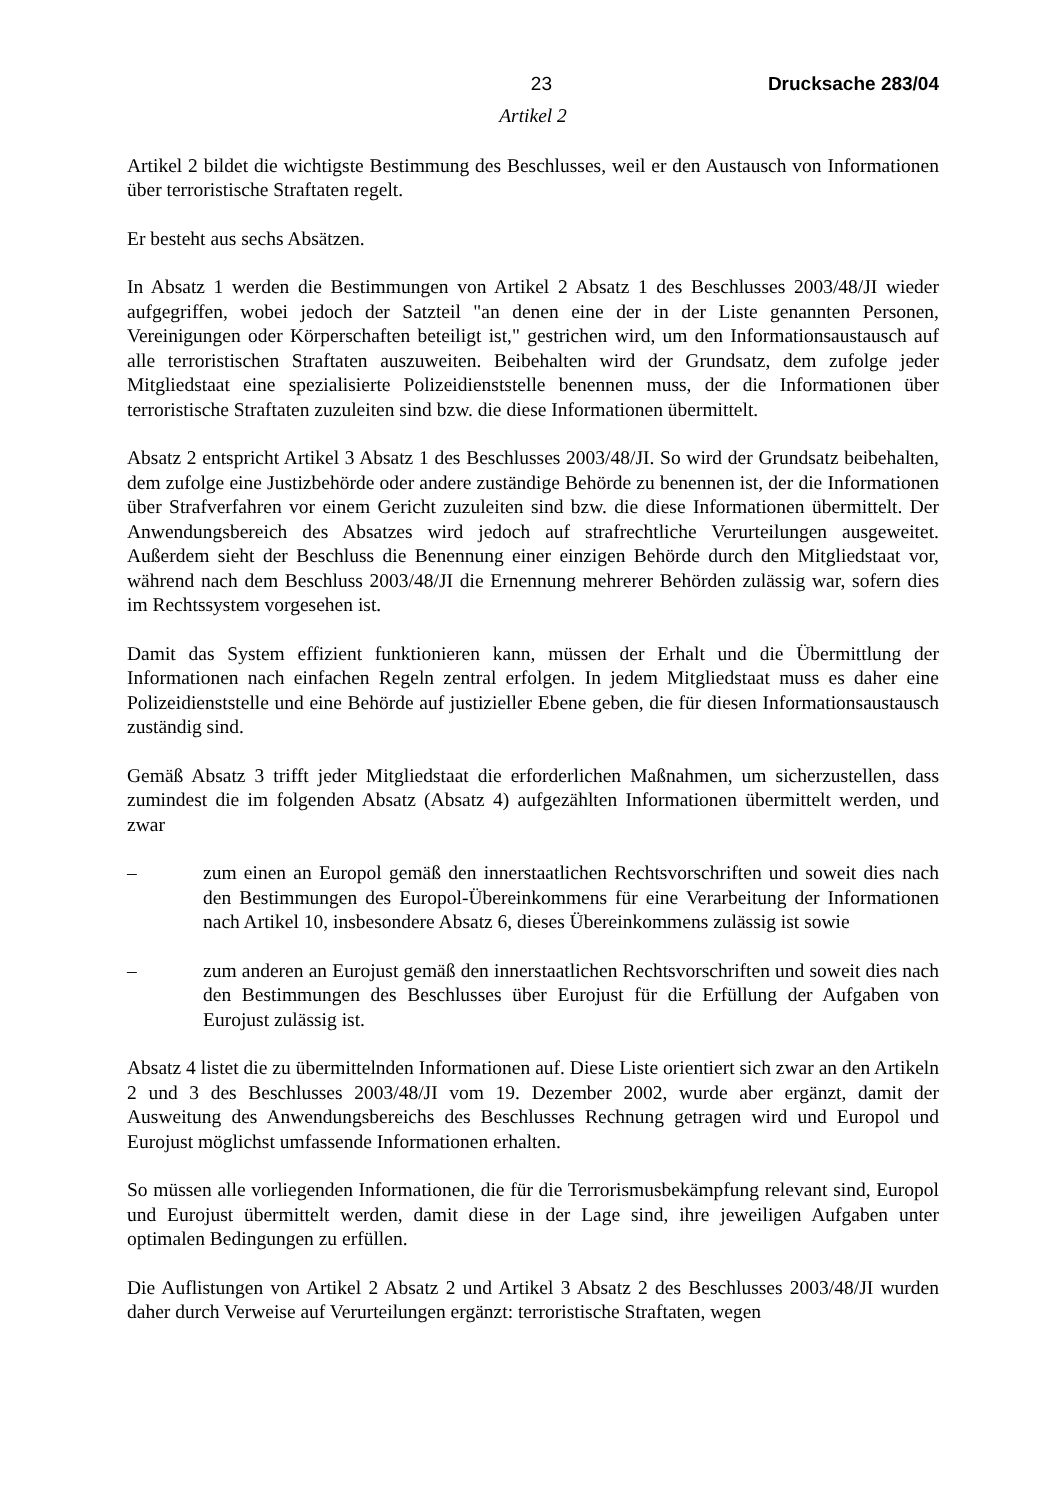23 Drucksache 283/04
Artikel 2
Artikel 2 bildet die wichtigste Bestimmung des Beschlusses, weil er den Austausch von Informationen über terroristische Straftaten regelt.
Er besteht aus sechs Absätzen.
In Absatz 1 werden die Bestimmungen von Artikel 2 Absatz 1 des Beschlusses 2003/48/JI wieder aufgegriffen, wobei jedoch der Satzteil "an denen eine der in der Liste genannten Personen, Vereinigungen oder Körperschaften beteiligt ist," gestrichen wird, um den Informationsaustausch auf alle terroristischen Straftaten auszuweiten. Beibehalten wird der Grundsatz, dem zufolge jeder Mitgliedstaat eine spezialisierte Polizeidienststelle benennen muss, der die Informationen über terroristische Straftaten zuzuleiten sind bzw. die diese Informationen übermittelt.
Absatz 2 entspricht Artikel 3 Absatz 1 des Beschlusses 2003/48/JI. So wird der Grundsatz beibehalten, dem zufolge eine Justizbehörde oder andere zuständige Behörde zu benennen ist, der die Informationen über Strafverfahren vor einem Gericht zuzuleiten sind bzw. die diese Informationen übermittelt. Der Anwendungsbereich des Absatzes wird jedoch auf strafrechtliche Verurteilungen ausgeweitet. Außerdem sieht der Beschluss die Benennung einer einzigen Behörde durch den Mitgliedstaat vor, während nach dem Beschluss 2003/48/JI die Ernennung mehrerer Behörden zulässig war, sofern dies im Rechtssystem vorgesehen ist.
Damit das System effizient funktionieren kann, müssen der Erhalt und die Übermittlung der Informationen nach einfachen Regeln zentral erfolgen. In jedem Mitgliedstaat muss es daher eine Polizeidienststelle und eine Behörde auf justizieller Ebene geben, die für diesen Informationsaustausch zuständig sind.
Gemäß Absatz 3 trifft jeder Mitgliedstaat die erforderlichen Maßnahmen, um sicherzustellen, dass zumindest die im folgenden Absatz (Absatz 4) aufgezählten Informationen übermittelt werden, und zwar
– zum einen an Europol gemäß den innerstaatlichen Rechtsvorschriften und soweit dies nach den Bestimmungen des Europol-Übereinkommens für eine Verarbeitung der Informationen nach Artikel 10, insbesondere Absatz 6, dieses Übereinkommens zulässig ist sowie
– zum anderen an Eurojust gemäß den innerstaatlichen Rechtsvorschriften und soweit dies nach den Bestimmungen des Beschlusses über Eurojust für die Erfüllung der Aufgaben von Eurojust zulässig ist.
Absatz 4 listet die zu übermittelnden Informationen auf. Diese Liste orientiert sich zwar an den Artikeln 2 und 3 des Beschlusses 2003/48/JI vom 19. Dezember 2002, wurde aber ergänzt, damit der Ausweitung des Anwendungsbereichs des Beschlusses Rechnung getragen wird und Europol und Eurojust möglichst umfassende Informationen erhalten.
So müssen alle vorliegenden Informationen, die für die Terrorismusbekämpfung relevant sind, Europol und Eurojust übermittelt werden, damit diese in der Lage sind, ihre jeweiligen Aufgaben unter optimalen Bedingungen zu erfüllen.
Die Auflistungen von Artikel 2 Absatz 2 und Artikel 3 Absatz 2 des Beschlusses 2003/48/JI wurden daher durch Verweise auf Verurteilungen ergänzt: terroristische Straftaten, wegen